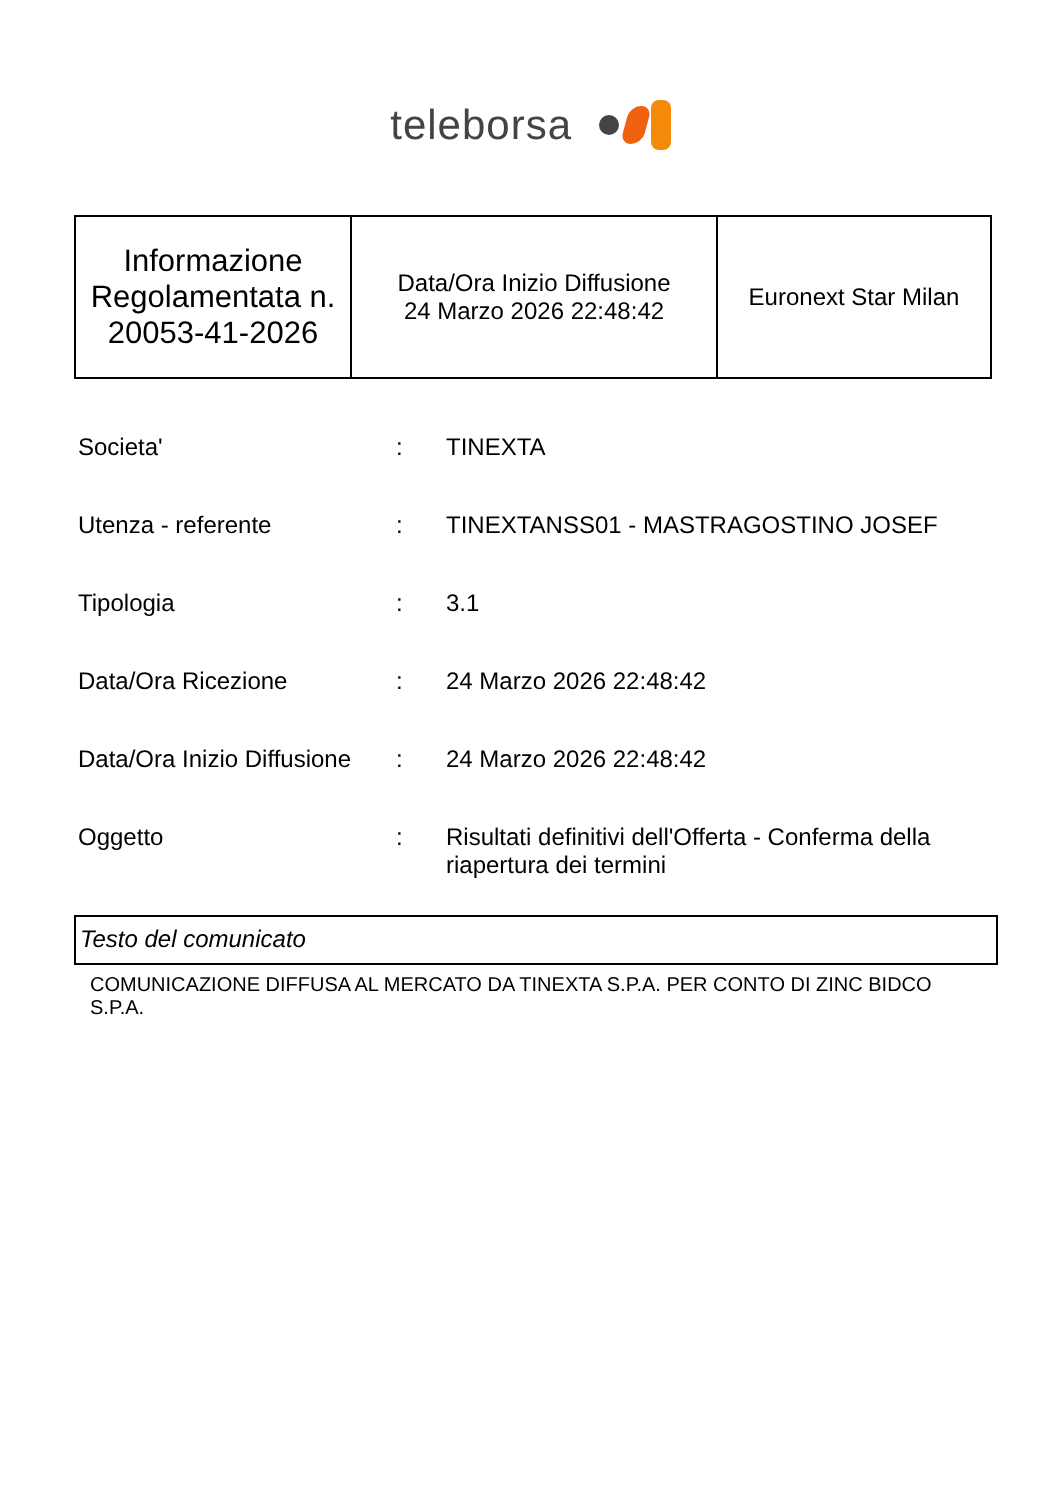teleborsa
| Informazione Regolamentata n. 20053-41-2026 | Data/Ora Inizio Diffusione 24 Marzo 2026 22:48:42 | Euronext Star Milan |
| Societa' | : | TINEXTA |
| Utenza - referente | : | TINEXTANSS01 - MASTRAGOSTINO JOSEF |
| Tipologia | : | 3.1 |
| Data/Ora Ricezione | : | 24 Marzo 2026 22:48:42 |
| Data/Ora Inizio Diffusione | : | 24 Marzo 2026 22:48:42 |
| Oggetto | : | Risultati definitivi dell'Offerta - Conferma della riapertura dei termini |
Testo del comunicato
COMUNICAZIONE DIFFUSA AL MERCATO DA TINEXTA S.P.A. PER CONTO DI ZINC BIDCO S.P.A.